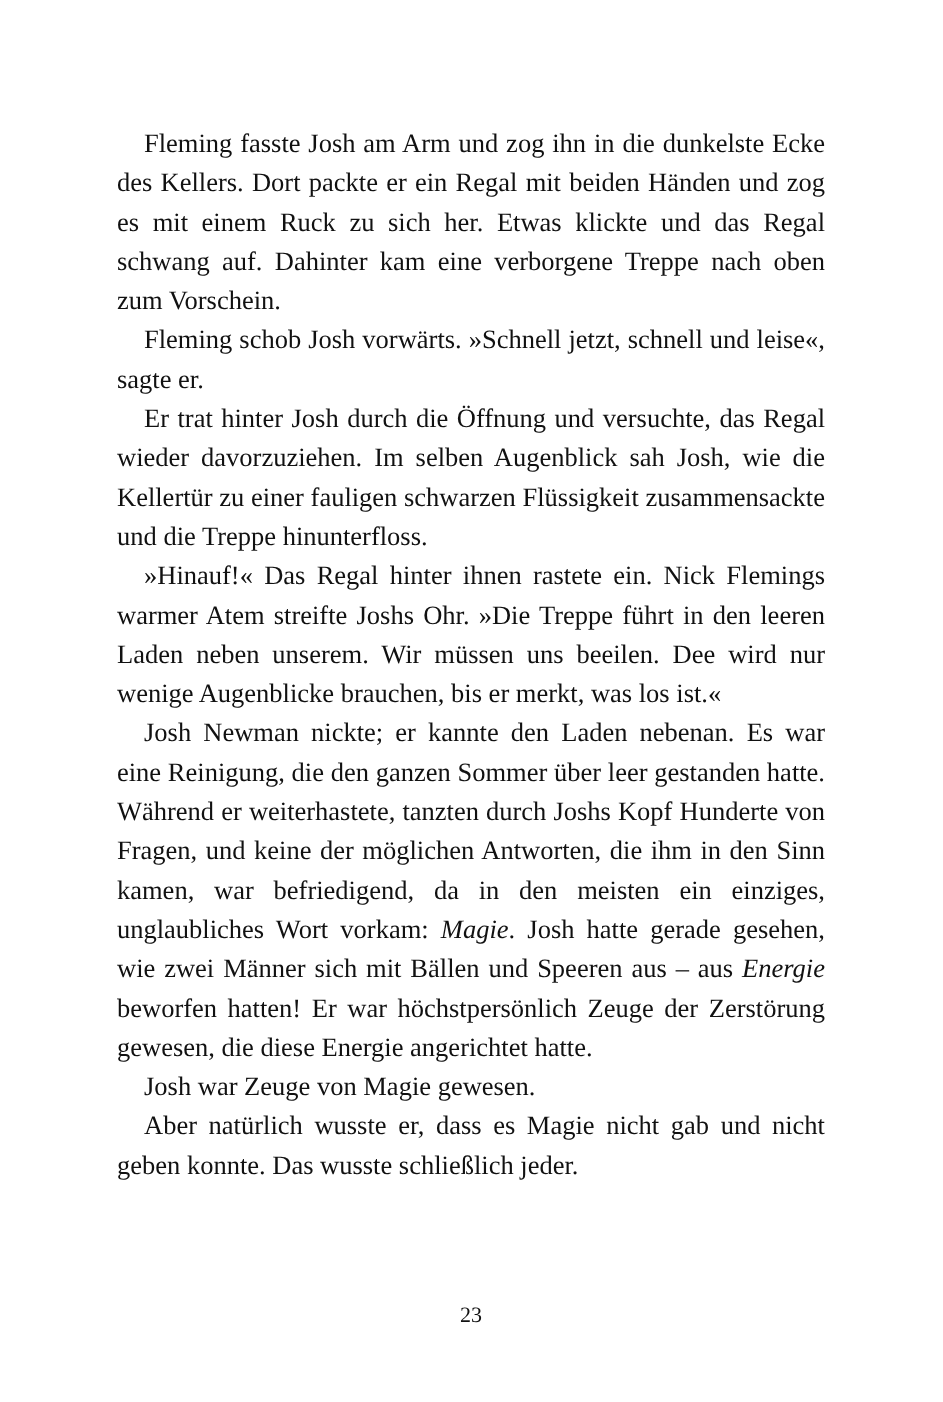Fleming fasste Josh am Arm und zog ihn in die dunkelste Ecke des Kellers. Dort packte er ein Regal mit beiden Händen und zog es mit einem Ruck zu sich her. Etwas klickte und das Regal schwang auf. Dahinter kam eine verborgene Treppe nach oben zum Vorschein.
Fleming schob Josh vorwärts. »Schnell jetzt, schnell und leise«, sagte er.
Er trat hinter Josh durch die Öffnung und versuchte, das Regal wieder davorzuziehen. Im selben Augenblick sah Josh, wie die Kellertür zu einer fauligen schwarzen Flüssigkeit zusammensackte und die Treppe hinunterfloss.
»Hinauf!« Das Regal hinter ihnen rastete ein. Nick Flemings warmer Atem streifte Joshs Ohr. »Die Treppe führt in den leeren Laden neben unserem. Wir müssen uns beeilen. Dee wird nur wenige Augenblicke brauchen, bis er merkt, was los ist.«
Josh Newman nickte; er kannte den Laden nebenan. Es war eine Reinigung, die den ganzen Sommer über leer gestanden hatte. Während er weiterhastete, tanzten durch Joshs Kopf Hunderte von Fragen, und keine der möglichen Antworten, die ihm in den Sinn kamen, war befriedigend, da in den meisten ein einziges, unglaubliches Wort vorkam: Magie. Josh hatte gerade gesehen, wie zwei Männer sich mit Bällen und Speeren aus – aus Energie beworfen hatten! Er war höchstpersönlich Zeuge der Zerstörung gewesen, die diese Energie angerichtet hatte.
Josh war Zeuge von Magie gewesen.
Aber natürlich wusste er, dass es Magie nicht gab und nicht geben konnte. Das wusste schließlich jeder.
23